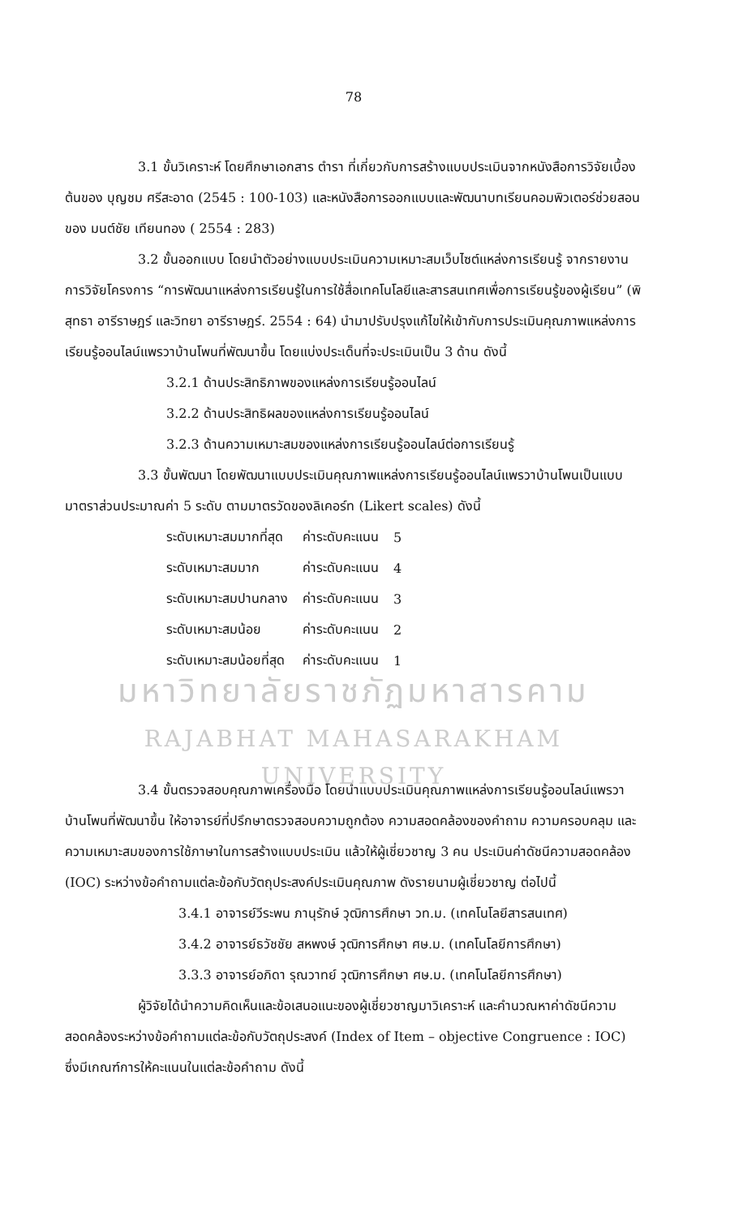78
3.1 ขั้นวิเคราะห์ โดยศึกษาเอกสาร ตำรา ที่เกี่ยวกับการสร้างแบบประเมินจากหนังสือการวิจัยเบื้องต้นของ บุญชม ศรีสะอาด (2545 : 100-103) และหนังสือการออกแบบและพัฒนาบทเรียนคอมพิวเตอร์ช่วยสอน ของ มนต์ชัย เทียนทอง ( 2554 : 283)
3.2 ขั้นออกแบบ โดยนำตัวอย่างแบบประเมินความเหมาะสมเว็บไซต์แหล่งการเรียนรู้ จากรายงานการวิจัยโครงการ “การพัฒนาแหล่งการเรียนรู้ในการใช้สื่อเทคโนโลยีและสารสนเทศเพื่อการเรียนรู้ของผู้เรียน” (พิสุทธา อารีราษฎร์ และวิทยา อารีราษฎร์. 2554 : 64) นำมาปรับปรุงแก้ไขให้เข้ากับการประเมินคุณภาพแหล่งการเรียนรู้ออนไลน์แพรวาบ้านโพนที่พัฒนาขึ้น โดยแบ่งประเด็นที่จะประเมินเป็น 3 ด้าน ดังนี้
3.2.1 ด้านประสิทธิภาพของแหล่งการเรียนรู้ออนไลน์
3.2.2 ด้านประสิทธิผลของแหล่งการเรียนรู้ออนไลน์
3.2.3 ด้านความเหมาะสมของแหล่งการเรียนรู้ออนไลน์ต่อการเรียนรู้
3.3 ขั้นพัฒนา โดยพัฒนาแบบประเมินคุณภาพแหล่งการเรียนรู้ออนไลน์แพรวาบ้านโพนเป็นแบบมาตราส่วนประมาณค่า 5 ระดับ ตามมาตรวัดของลิเคอร์ท (Likert scales) ดังนี้
| ระดับเหมาะสมมากที่สุด | ค่าระดับคะแนน | 5 |
| ระดับเหมาะสมมาก | ค่าระดับคะแนน | 4 |
| ระดับเหมาะสมปานกลาง | ค่าระดับคะแนน | 3 |
| ระดับเหมาะสมน้อย | ค่าระดับคะแนน | 2 |
| ระดับเหมาะสมน้อยที่สุด | ค่าระดับคะแนน | 1 |
มหาวิทยาลัยราชภัฏมหาสารคาม
RAJABHAT MAHASARAKHAM UNIVERSITY
3.4 ขั้นตรวจสอบคุณภาพเครื่องมือ โดยนำแบบประเมินคุณภาพแหล่งการเรียนรู้ออนไลน์แพรวาบ้านโพนที่พัฒนาขึ้น ให้อาจารย์ที่ปรึกษาตรวจสอบความถูกต้อง ความสอดคล้องของคำถาม ความครอบคลุม และความเหมาะสมของการใช้ภาษาในการสร้างแบบประเมิน แล้วให้ผู้เชี่ยวชาญ 3 คน ประเมินค่าดัชนีความสอดคล้อง (IOC) ระหว่างข้อคำถามแต่ละข้อกับวัตถุประสงค์ประเมินคุณภาพ ดังรายนามผู้เชี่ยวชาญ ต่อไปนี้
3.4.1 อาจารย์วีระพน ภานุรักษ์ วุฒิการศึกษา วท.ม. (เทคโนโลยีสารสนเทศ)
3.4.2 อาจารย์ธวัชชัย สหพงษ์ วุฒิการศึกษา ศษ.ม. (เทคโนโลยีการศึกษา)
3.3.3 อาจารย์อภิดา รุณวาทย์ วุฒิการศึกษา ศษ.ม. (เทคโนโลยีการศึกษา)
ผู้วิจัยได้นำความคิดเห็นและข้อเสนอแนะของผู้เชี่ยวชาญมาวิเคราะห์ และคำนวณหาค่าดัชนีความสอดคล้องระหว่างข้อคำถามแต่ละข้อกับวัตถุประสงค์ (Index of Item – objective Congruence : IOC) ซึ่งมีเกณฑ์การให้คะแนนในแต่ละข้อคำถาม ดังนี้